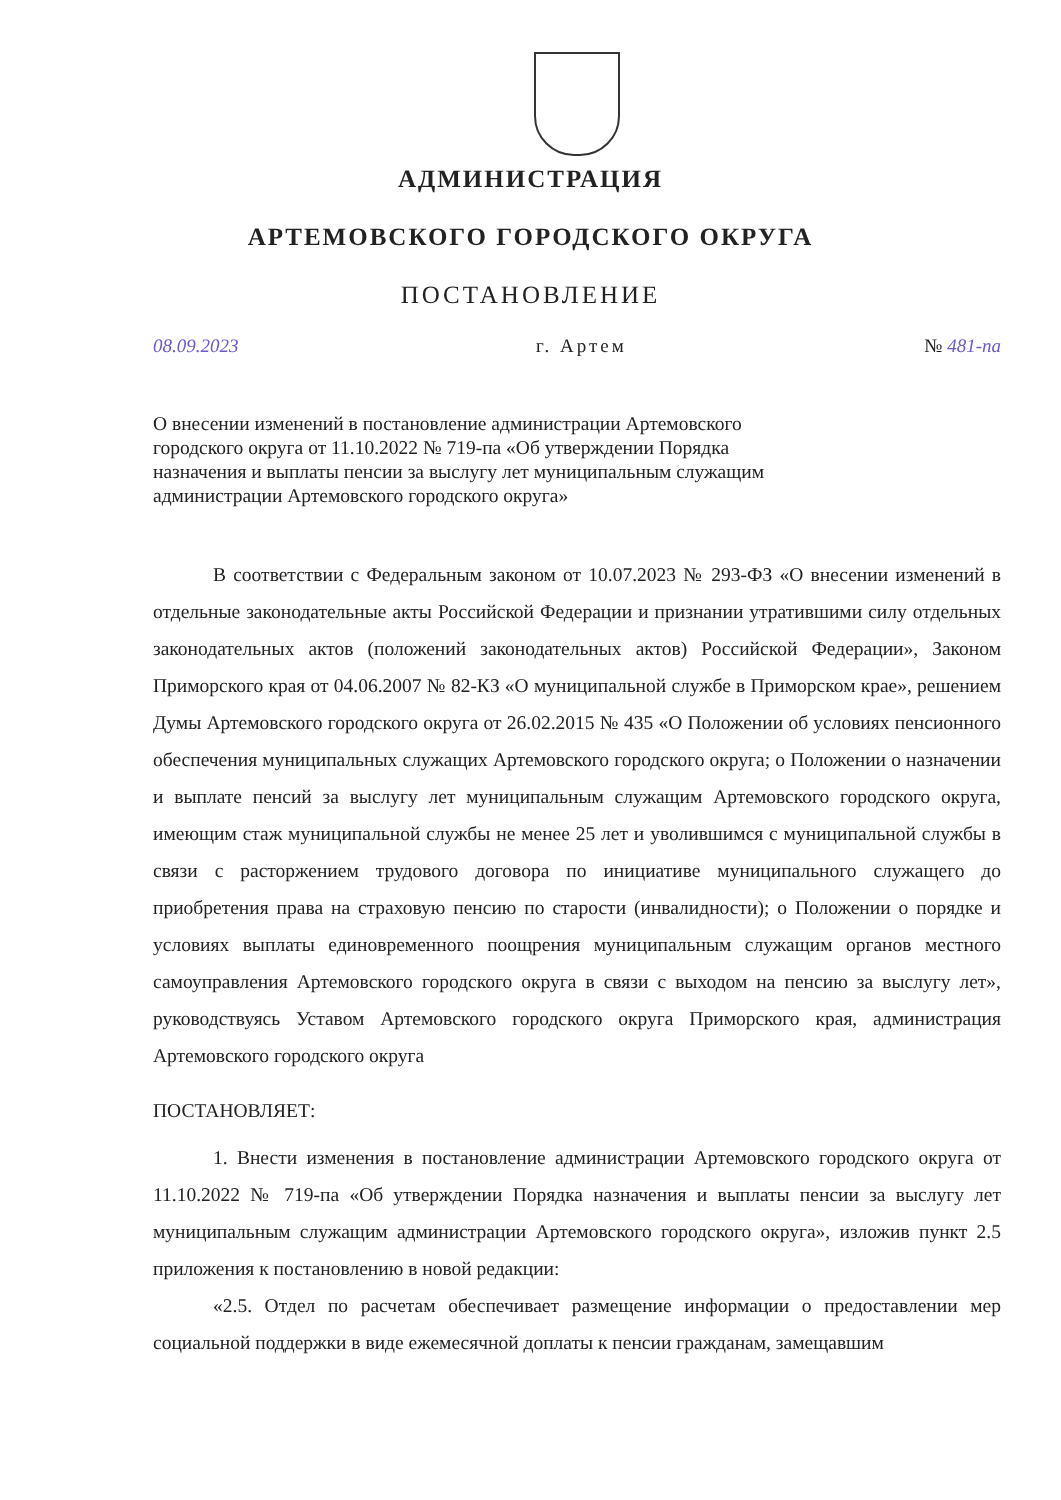АДМИНИСТРАЦИЯ
АРТЕМОВСКОГО ГОРОДСКОГО ОКРУГА
ПОСТАНОВЛЕНИЕ
08.09.2023 г. Артем № 481-па
О внесении изменений в постановление администрации Артемовского городского округа от 11.10.2022 № 719-па «Об утверждении Порядка назначения и выплаты пенсии за выслугу лет муниципальным служащим администрации Артемовского городского округа»
В соответствии с Федеральным законом от 10.07.2023 № 293-ФЗ «О внесении изменений в отдельные законодательные акты Российской Федерации и признании утратившими силу отдельных законодательных актов (положений законодательных актов) Российской Федерации», Законом Приморского края от 04.06.2007 № 82-КЗ «О муниципальной службе в Приморском крае», решением Думы Артемовского городского округа от 26.02.2015 № 435 «О Положении об условиях пенсионного обеспечения муниципальных служащих Артемовского городского округа; о Положении о назначении и выплате пенсий за выслугу лет муниципальным служащим Артемовского городского округа, имеющим стаж муниципальной службы не менее 25 лет и уволившимся с муниципальной службы в связи с расторжением трудового договора по инициативе муниципального служащего до приобретения права на страховую пенсию по старости (инвалидности); о Положении о порядке и условиях выплаты единовременного поощрения муниципальным служащим органов местного самоуправления Артемовского городского округа в связи с выходом на пенсию за выслугу лет», руководствуясь Уставом Артемовского городского округа Приморского края, администрация Артемовского городского округа
ПОСТАНОВЛЯЕТ:
1. Внести изменения в постановление администрации Артемовского городского округа от 11.10.2022 № 719-па «Об утверждении Порядка назначения и выплаты пенсии за выслугу лет муниципальным служащим администрации Артемовского городского округа», изложив пункт 2.5 приложения к постановлению в новой редакции:
«2.5. Отдел по расчетам обеспечивает размещение информации о предоставлении мер социальной поддержки в виде ежемесячной доплаты к пенсии гражданам, замещавшим